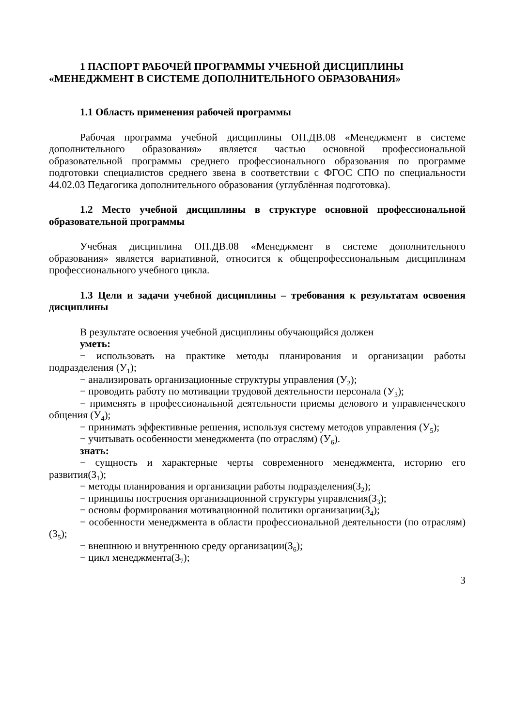1 ПАСПОРТ РАБОЧЕЙ ПРОГРАММЫ УЧЕБНОЙ ДИСЦИПЛИНЫ
«МЕНЕДЖМЕНТ В СИСТЕМЕ ДОПОЛНИТЕЛЬНОГО ОБРАЗОВАНИЯ»
1.1 Область применения рабочей программы
Рабочая программа учебной дисциплины ОП.ДВ.08 «Менеджмент в системе дополнительного образования» является частью основной профессиональной образовательной программы среднего профессионального образования по программе подготовки специалистов среднего звена в соответствии с ФГОС СПО по специальности 44.02.03 Педагогика дополнительного образования (углублённая подготовка).
1.2 Место учебной дисциплины в структуре основной профессиональной образовательной программы
Учебная дисциплина ОП.ДВ.08 «Менеджмент в системе дополнительного образования» является вариативной, относится к общепрофессиональным дисциплинам профессионального учебного цикла.
1.3 Цели и задачи учебной дисциплины – требования к результатам освоения дисциплины
В результате освоения учебной дисциплины обучающийся должен
уметь:
− использовать на практике методы планирования и организации работы подразделения (У<sub>1</sub>);
− анализировать организационные структуры управления (У<sub>2</sub>);
− проводить работу по мотивации трудовой деятельности персонала (У<sub>3</sub>);
− применять в профессиональной деятельности приемы делового и управленческого общения (У<sub>4</sub>);
− принимать эффективные решения, используя систему методов управления (У<sub>5</sub>);
− учитывать особенности менеджмента (по отраслям) (У<sub>6</sub>).
знать:
− сущность и характерные черты современного менеджмента, историю его развития(З<sub>1</sub>);
− методы планирования и организации работы подразделения(З<sub>2</sub>);
− принципы построения организационной структуры управления(З<sub>3</sub>);
− основы формирования мотивационной политики организации(З<sub>4</sub>);
− особенности менеджмента в области профессиональной деятельности (по отраслям)(З<sub>5</sub>);
− внешнюю и внутреннюю среду организации(З<sub>6</sub>);
− цикл менеджмента(З<sub>7</sub>);
3